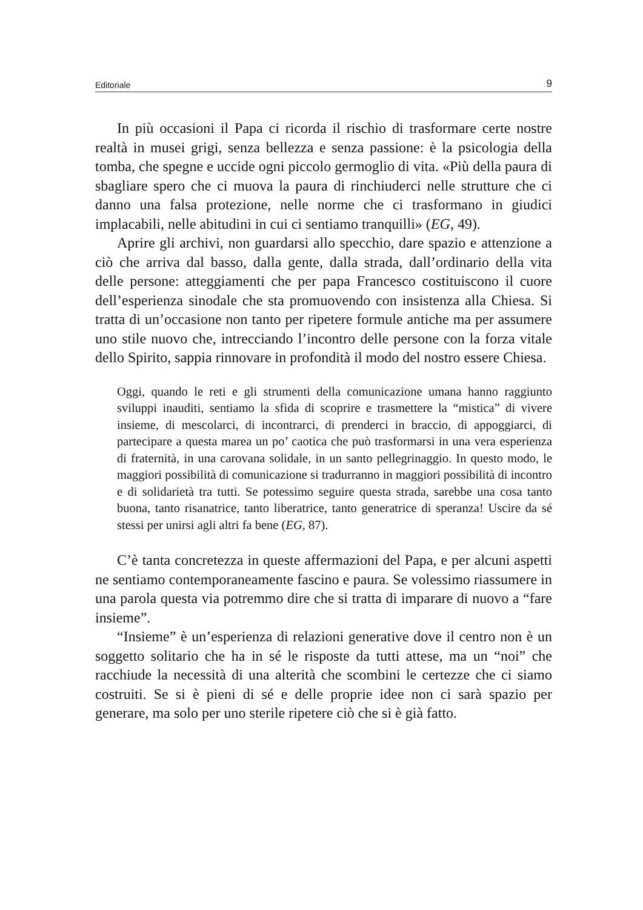Editoriale 9
In più occasioni il Papa ci ricorda il rischio di trasformare certe nostre realtà in musei grigi, senza bellezza e senza passione: è la psicologia della tomba, che spegne e uccide ogni piccolo germoglio di vita. «Più della paura di sbagliare spero che ci muova la paura di rinchiuderci nelle strutture che ci danno una falsa protezione, nelle norme che ci trasformano in giudici implacabili, nelle abitudini in cui ci sentiamo tranquilli» (EG, 49).
Aprire gli archivi, non guardarsi allo specchio, dare spazio e attenzione a ciò che arriva dal basso, dalla gente, dalla strada, dall’ordinario della vita delle persone: atteggiamenti che per papa Francesco costituiscono il cuore dell’esperienza sinodale che sta promuovendo con insistenza alla Chiesa. Si tratta di un’occasione non tanto per ripetere formule antiche ma per assumere uno stile nuovo che, intrecciando l’incontro delle persone con la forza vitale dello Spirito, sappia rinnovare in profondità il modo del nostro essere Chiesa.
Oggi, quando le reti e gli strumenti della comunicazione umana hanno raggiunto sviluppi inauditi, sentiamo la sfida di scoprire e trasmettere la “mistica” di vivere insieme, di mescolarci, di incontrarci, di prenderci in braccio, di appoggiarci, di partecipare a questa marea un po’ caotica che può trasformarsi in una vera esperienza di fraternità, in una carovana solidale, in un santo pellegrinaggio. In questo modo, le maggiori possibilità di comunicazione si tradurranno in maggiori possibilità di incontro e di solidarietà tra tutti. Se potessimo seguire questa strada, sarebbe una cosa tanto buona, tanto risanatrice, tanto liberatrice, tanto generatrice di speranza! Uscire da sé stessi per unirsi agli altri fa bene (EG, 87).
C’è tanta concretezza in queste affermazioni del Papa, e per alcuni aspetti ne sentiamo contemporaneamente fascino e paura. Se volessimo riassumere in una parola questa via potremmo dire che si tratta di imparare di nuovo a “fare insieme”.
“Insieme” è un’esperienza di relazioni generative dove il centro non è un soggetto solitario che ha in sé le risposte da tutti attese, ma un “noi” che racchiude la necessità di una alterità che scombini le certezze che ci siamo costruiti. Se si è pieni di sé e delle proprie idee non ci sarà spazio per generare, ma solo per uno sterile ripetere ciò che si è già fatto.